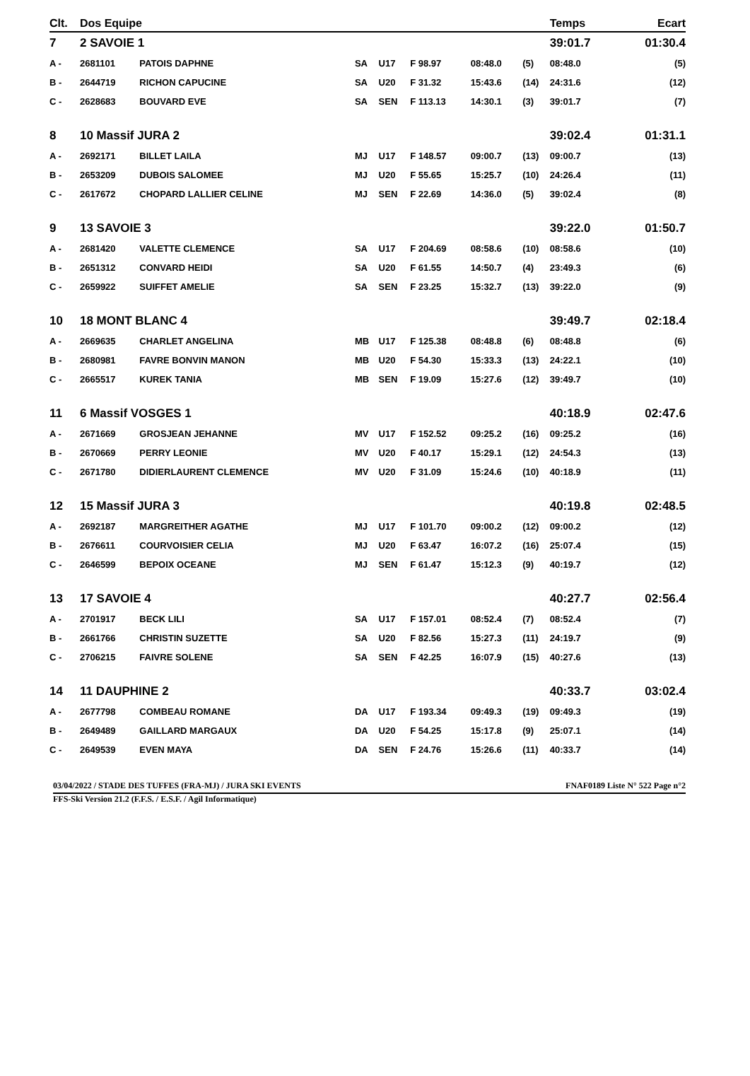| Clt. | Dos Equipe | | | | | | | Temps | | Ecart |
| --- | --- | --- | --- | --- | --- | --- | --- | --- | --- | --- |
| 7 | 2 SAVOIE 1 | | | | | | | 39:01.7 | | 01:30.4 |
| A - | 2681101 | PATOIS DAPHNE | SA | U17 | F 98.97 | 08:48.0 | (5) | 08:48.0 | | (5) |
| B - | 2644719 | RICHON CAPUCINE | SA | U20 | F 31.32 | 15:43.6 | (14) | 24:31.6 | | (12) |
| C - | 2628683 | BOUVARD EVE | SA | SEN | F 113.13 | 14:30.1 | (3) | 39:01.7 | | (7) |
| 8 | 10 Massif JURA 2 | | | | | | | 39:02.4 | | 01:31.1 |
| A - | 2692171 | BILLET LAILA | MJ | U17 | F 148.57 | 09:00.7 | (13) | 09:00.7 | | (13) |
| B - | 2653209 | DUBOIS SALOMEE | MJ | U20 | F 55.65 | 15:25.7 | (10) | 24:26.4 | | (11) |
| C - | 2617672 | CHOPARD LALLIER CELINE | MJ | SEN | F 22.69 | 14:36.0 | (5) | 39:02.4 | | (8) |
| 9 | 13 SAVOIE 3 | | | | | | | 39:22.0 | | 01:50.7 |
| A - | 2681420 | VALETTE CLEMENCE | SA | U17 | F 204.69 | 08:58.6 | (10) | 08:58.6 | | (10) |
| B - | 2651312 | CONVARD HEIDI | SA | U20 | F 61.55 | 14:50.7 | (4) | 23:49.3 | | (6) |
| C - | 2659922 | SUIFFET AMELIE | SA | SEN | F 23.25 | 15:32.7 | (13) | 39:22.0 | | (9) |
| 10 | 18 MONT BLANC 4 | | | | | | | 39:49.7 | | 02:18.4 |
| A - | 2669635 | CHARLET ANGELINA | MB | U17 | F 125.38 | 08:48.8 | (6) | 08:48.8 | | (6) |
| B - | 2680981 | FAVRE BONVIN MANON | MB | U20 | F 54.30 | 15:33.3 | (13) | 24:22.1 | | (10) |
| C - | 2665517 | KUREK TANIA | MB | SEN | F 19.09 | 15:27.6 | (12) | 39:49.7 | | (10) |
| 11 | 6 Massif VOSGES 1 | | | | | | | 40:18.9 | | 02:47.6 |
| A - | 2671669 | GROSJEAN JEHANNE | MV | U17 | F 152.52 | 09:25.2 | (16) | 09:25.2 | | (16) |
| B - | 2670669 | PERRY LEONIE | MV | U20 | F 40.17 | 15:29.1 | (12) | 24:54.3 | | (13) |
| C - | 2671780 | DIDIERLAURENT CLEMENCE | MV | U20 | F 31.09 | 15:24.6 | (10) | 40:18.9 | | (11) |
| 12 | 15 Massif JURA 3 | | | | | | | 40:19.8 | | 02:48.5 |
| A - | 2692187 | MARGREITHER AGATHE | MJ | U17 | F 101.70 | 09:00.2 | (12) | 09:00.2 | | (12) |
| B - | 2676611 | COURVOISIER CELIA | MJ | U20 | F 63.47 | 16:07.2 | (16) | 25:07.4 | | (15) |
| C - | 2646599 | BEPOIX OCEANE | MJ | SEN | F 61.47 | 15:12.3 | (9) | 40:19.7 | | (12) |
| 13 | 17 SAVOIE 4 | | | | | | | 40:27.7 | | 02:56.4 |
| A - | 2701917 | BECK LILI | SA | U17 | F 157.01 | 08:52.4 | (7) | 08:52.4 | | (7) |
| B - | 2661766 | CHRISTIN SUZETTE | SA | U20 | F 82.56 | 15:27.3 | (11) | 24:19.7 | | (9) |
| C - | 2706215 | FAIVRE SOLENE | SA | SEN | F 42.25 | 16:07.9 | (15) | 40:27.6 | | (13) |
| 14 | 11 DAUPHINE 2 | | | | | | | 40:33.7 | | 03:02.4 |
| A - | 2677798 | COMBEAU ROMANE | DA | U17 | F 193.34 | 09:49.3 | (19) | 09:49.3 | | (19) |
| B - | 2649489 | GAILLARD MARGAUX | DA | U20 | F 54.25 | 15:17.8 | (9) | 25:07.1 | | (14) |
| C - | 2649539 | EVEN MAYA | DA | SEN | F 24.76 | 15:26.6 | (11) | 40:33.7 | | (14) |
03/04/2022 / STADE DES TUFFES (FRA-MJ) / JURA SKI EVENTS FNAF0189 Liste N° 522 Page n°2
FFS-Ski Version 21.2 (F.F.S. / E.S.F. / Agil Informatique)